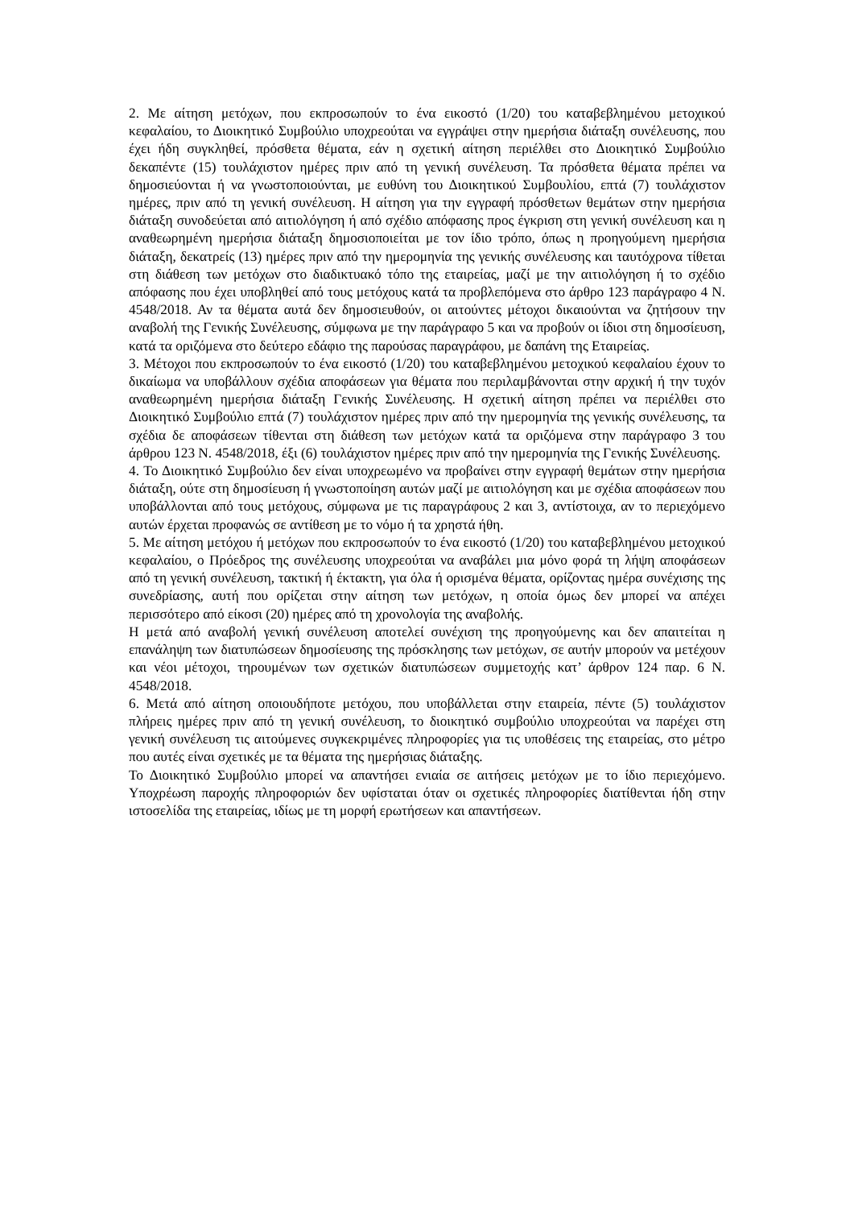2. Με αίτηση μετόχων, που εκπροσωπούν το ένα εικοστό (1/20) του καταβεβλημένου μετοχικού κεφαλαίου, το Διοικητικό Συμβούλιο υποχρεούται να εγγράψει στην ημερήσια διάταξη συνέλευσης, που έχει ήδη συγκληθεί, πρόσθετα θέματα, εάν η σχετική αίτηση περιέλθει στο Διοικητικό Συμβούλιο δεκαπέντε (15) τουλάχιστον ημέρες πριν από τη γενική συνέλευση. Τα πρόσθετα θέματα πρέπει να δημοσιεύονται ή να γνωστοποιούνται, με ευθύνη του Διοικητικού Συμβουλίου, επτά (7) τουλάχιστον ημέρες, πριν από τη γενική συνέλευση. Η αίτηση για την εγγραφή πρόσθετων θεμάτων στην ημερήσια διάταξη συνοδεύεται από αιτιολόγηση ή από σχέδιο απόφασης προς έγκριση στη γενική συνέλευση και η αναθεωρημένη ημερήσια διάταξη δημοσιοποιείται με τον ίδιο τρόπο, όπως η προηγούμενη ημερήσια διάταξη, δεκατρείς (13) ημέρες πριν από την ημερομηνία της γενικής συνέλευσης και ταυτόχρονα τίθεται στη διάθεση των μετόχων στο διαδικτυακό τόπο της εταιρείας, μαζί με την αιτιολόγηση ή το σχέδιο απόφασης που έχει υποβληθεί από τους μετόχους κατά τα προβλεπόμενα στο άρθρο 123 παράγραφο 4 Ν. 4548/2018. Αν τα θέματα αυτά δεν δημοσιευθούν, οι αιτούντες μέτοχοι δικαιούνται να ζητήσουν την αναβολή της Γενικής Συνέλευσης, σύμφωνα με την παράγραφο 5 και να προβούν οι ίδιοι στη δημοσίευση, κατά τα οριζόμενα στο δεύτερο εδάφιο της παρούσας παραγράφου, με δαπάνη της Εταιρείας.
3. Μέτοχοι που εκπροσωπούν το ένα εικοστό (1/20) του καταβεβλημένου μετοχικού κεφαλαίου έχουν το δικαίωμα να υποβάλλουν σχέδια αποφάσεων για θέματα που περιλαμβάνονται στην αρχική ή την τυχόν αναθεωρημένη ημερήσια διάταξη Γενικής Συνέλευσης. Η σχετική αίτηση πρέπει να περιέλθει στο Διοικητικό Συμβούλιο επτά (7) τουλάχιστον ημέρες πριν από την ημερομηνία της γενικής συνέλευσης, τα σχέδια δε αποφάσεων τίθενται στη διάθεση των μετόχων κατά τα οριζόμενα στην παράγραφο 3 του άρθρου 123 Ν. 4548/2018, έξι (6) τουλάχιστον ημέρες πριν από την ημερομηνία της Γενικής Συνέλευσης.
4. Το Διοικητικό Συμβούλιο δεν είναι υποχρεωμένο να προβαίνει στην εγγραφή θεμάτων στην ημερήσια διάταξη, ούτε στη δημοσίευση ή γνωστοποίηση αυτών μαζί με αιτιολόγηση και με σχέδια αποφάσεων που υποβάλλονται από τους μετόχους, σύμφωνα με τις παραγράφους 2 και 3, αντίστοιχα, αν το περιεχόμενο αυτών έρχεται προφανώς σε αντίθεση με το νόμο ή τα χρηστά ήθη.
5. Με αίτηση μετόχου ή μετόχων που εκπροσωπούν το ένα εικοστό (1/20) του καταβεβλημένου μετοχικού κεφαλαίου, ο Πρόεδρος της συνέλευσης υποχρεούται να αναβάλει μια μόνο φορά τη λήψη αποφάσεων από τη γενική συνέλευση, τακτική ή έκτακτη, για όλα ή ορισμένα θέματα, ορίζοντας ημέρα συνέχισης της συνεδρίασης, αυτή που ορίζεται στην αίτηση των μετόχων, η οποία όμως δεν μπορεί να απέχει περισσότερο από είκοσι (20) ημέρες από τη χρονολογία της αναβολής.
Η μετά από αναβολή γενική συνέλευση αποτελεί συνέχιση της προηγούμενης και δεν απαιτείται η επανάληψη των διατυπώσεων δημοσίευσης της πρόσκλησης των μετόχων, σε αυτήν μπορούν να μετέχουν και νέοι μέτοχοι, τηρουμένων των σχετικών διατυπώσεων συμμετοχής κατ’ άρθρον 124 παρ. 6 Ν. 4548/2018.
6. Μετά από αίτηση οποιουδήποτε μετόχου, που υποβάλλεται στην εταιρεία, πέντε (5) τουλάχιστον πλήρεις ημέρες πριν από τη γενική συνέλευση, το διοικητικό συμβούλιο υποχρεούται να παρέχει στη γενική συνέλευση τις αιτούμενες συγκεκριμένες πληροφορίες για τις υποθέσεις της εταιρείας, στο μέτρο που αυτές είναι σχετικές με τα θέματα της ημερήσιας διάταξης.
Το Διοικητικό Συμβούλιο μπορεί να απαντήσει ενιαία σε αιτήσεις μετόχων με το ίδιο περιεχόμενο. Υποχρέωση παροχής πληροφοριών δεν υφίσταται όταν οι σχετικές πληροφορίες διατίθενται ήδη στην ιστοσελίδα της εταιρείας, ιδίως με τη μορφή ερωτήσεων και απαντήσεων.